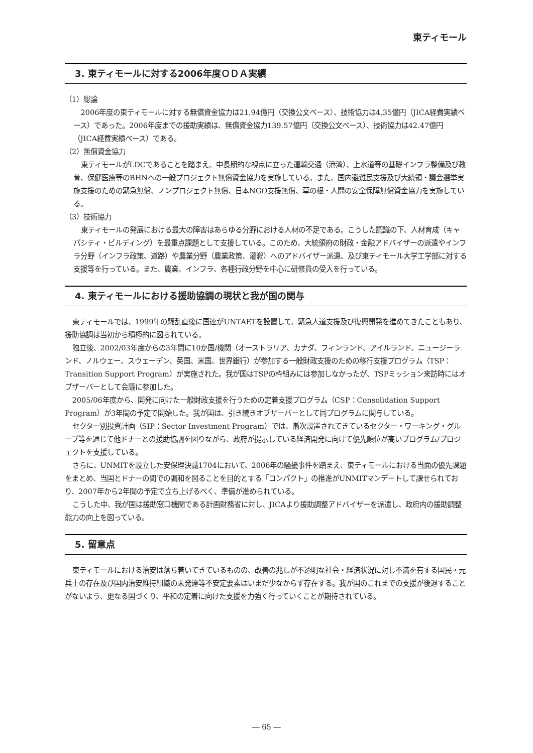東ティモール
3. 東ティモールに対する2006年度ＯＤＡ実績
（1）総論
2006年度の東ティモールに対する無償資金協力は21.94億円（交換公文ベース）、技術協力は4.35億円（JICA経費実績ベース）であった。2006年度までの援助実績は、無償資金協力139.57億円（交換公文ベース）、技術協力は42.47億円（JICA経費実績ベース）である。
（2）無償資金協力
東ティモールがLDCであることを踏まえ、中長期的な視点に立った運輸交通（港湾）、上水道等の基礎インフラ整備及び教育、保健医療等のBHNへの一般プロジェクト無償資金協力を実施している。また、国内避難民支援及び大統領・議会選挙実施支援のための緊急無償、ノンプロジェクト無償、日本NGO支援無償、草の根・人間の安全保障無償資金協力を実施している。
（3）技術協力
東ティモールの発展における最大の障害はあらゆる分野における人材の不足である。こうした認識の下、人材育成（キャパシティ・ビルディング）を最重点課題として支援している。このため、大統領府の財政・金融アドバイザーの派遣やインフラ分野（インフラ政策、道路）や農業分野（農業政策、灌漑）へのアドバイザー派遣、及び東ティモール大学工学部に対する支援等を行っている。また、農業、インフラ、各種行政分野を中心に研修員の受入を行っている。
4. 東ティモールにおける援助協調の現状と我が国の関与
東ティモールでは、1999年の騒乱直後に国連がUNTAETを設置して、緊急人道支援及び復興開発を進めてきたこともあり、援助協調は当初から積極的に図られている。
独立後、2002/03年度からの3年間に10か国/機関（オーストラリア、カナダ、フィンランド、アイルランド、ニュージーランド、ノルウェー、スウェーデン、英国、米国、世界銀行）が参加する一般財政支援のための移行支援プログラム（TSP：Transition Support Program）が実施された。我が国はTSPの枠組みには参加しなかったが、TSPミッション来訪時にはオブザーバーとして会議に参加した。
2005/06年度から、開発に向けた一般財政支援を行うための定着支援プログラム（CSP：Consolidation Support Program）が3年間の予定で開始した。我が国は、引き続きオブザーバーとして同プログラムに関与している。
セクター別投資計画（SIP：Sector Investment Program）では、漸次設置されてきているセクター・ワーキング・グループ等を通じて他ドナーとの援助協調を図りながら、政府が提示している経済開発に向けて優先順位が高いプログラム/プロジェクトを支援している。
さらに、UNMITを設立した安保理決議1704において、2006年の騒擾事件を踏まえ、東ティモールにおける当面の優先課題をまとめ、当国とドナーの間での調和を図ることを目的とする「コンパクト」の推進がUNMITマンデートして課せられており、2007年から2年間の予定で立ち上げるべく、準備が進められている。
こうした中、我が国は援助窓口機関である計画財務省に対し、JICAより援助調整アドバイザーを派遣し、政府内の援助調整能力の向上を図っている。
5. 留意点
東ティモールにおける治安は落ち着いてきているものの、改善の兆しが不透明な社会・経済状況に対し不満を有する国民・元兵士の存在及び国内治安維持組織の未発達等不安定要素はいまだ少なからず存在する。我が国のこれまでの支援が後退することがないよう、更なる国づくり、平和の定着に向けた支援を力強く行っていくことが期待されている。
― 65 ―